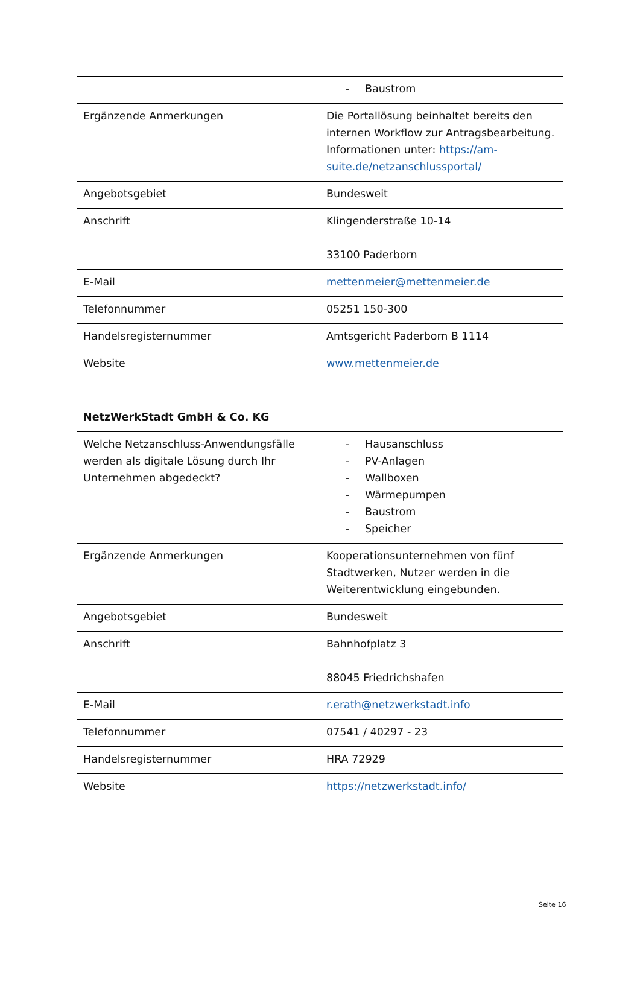| | - Baustrom |
| Ergänzende Anmerkungen | Die Portallösung beinhaltet bereits den internen Workflow zur Antragsbearbeitung. Informationen unter: https://am-suite.de/netzanschlussportal/ |
| Angebotsgebiet | Bundesweit |
| Anschrift | Klingenderstraße 10-14 33100 Paderborn |
| E-Mail | mettenmeier@mettenmeier.de |
| Telefonnummer | 05251 150-300 |
| Handelsregisternummer | Amtsgericht Paderborn B 1114 |
| Website | www.mettenmeier.de |
| NetzWerkStadt GmbH & Co. KG | |
| Welche Netzanschluss-Anwendungsfälle werden als digitale Lösung durch Ihr Unternehmen abgedeckt? | - Hausanschluss - PV-Anlagen - Wallboxen - Wärmepumpen - Baustrom - Speicher |
| Ergänzende Anmerkungen | Kooperationsunternehmen von fünf Stadtwerken, Nutzer werden in die Weiterentwicklung eingebunden. |
| Angebotsgebiet | Bundesweit |
| Anschrift | Bahnhofplatz 3 88045 Friedrichshafen |
| E-Mail | r.erath@netzwerkstadt.info |
| Telefonnummer | 07541 / 40297 - 23 |
| Handelsregisternummer | HRA 72929 |
| Website | https://netzwerkstadt.info/ |
Seite 16